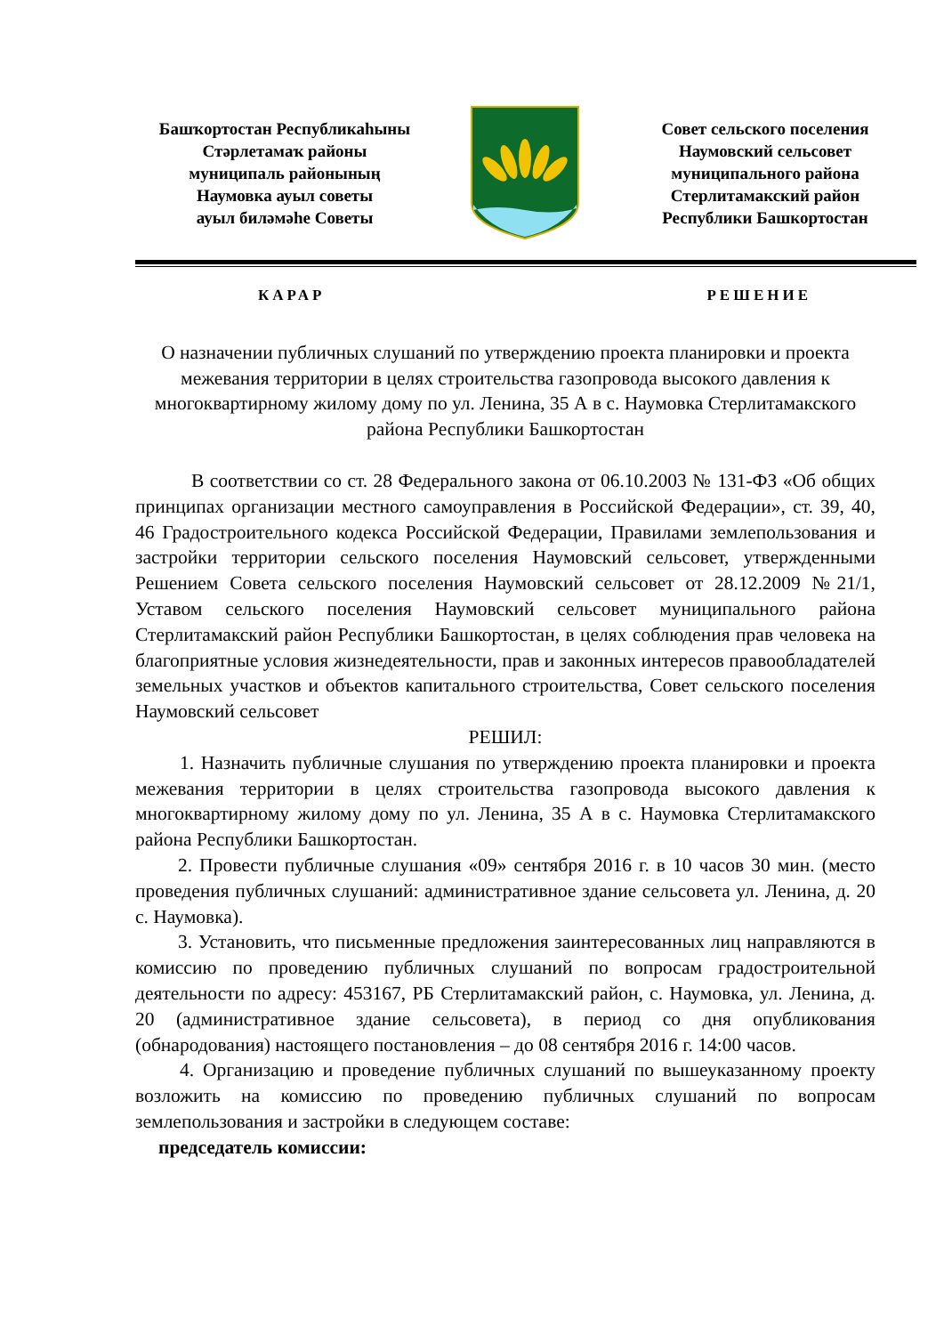Башҡортостан Республикаһыны
Стәрлетамаҡ районы
муниципаль районының
Наумовка ауыл советы
ауыл биләмәһе Советы
Совет сельского поселения
Наумовский сельсовет
муниципального района
Стерлитамакский район
Республики Башкортостан
КАРАР РЕШЕНИЕ
О назначении публичных слушаний по утверждению проекта планировки и проекта межевания территории в целях строительства газопровода высокого давления к многоквартирному жилому дому по ул. Ленина, 35 А в с. Наумовка Стерлитамакского района Республики Башкортостан
В соответствии со ст. 28 Федерального закона от 06.10.2003 № 131-ФЗ «Об общих принципах организации местного самоуправления в Российской Федерации», ст. 39, 40, 46 Градостроительного кодекса Российской Федерации, Правилами землепользования и застройки территории сельского поселения Наумовский сельсовет, утвержденными Решением Совета сельского поселения Наумовский сельсовет от 28.12.2009 №21/1, Уставом сельского поселения Наумовский сельсовет муниципального района Стерлитамакский район Республики Башкортостан, в целях соблюдения прав человека на благоприятные условия жизнедеятельности, прав и законных интересов правообладателей земельных участков и объектов капитального строительства, Совет сельского поселения Наумовский сельсовет
РЕШИЛ:
1. Назначить публичные слушания по утверждению проекта планировки и проекта межевания территории в целях строительства газопровода высокого давления к многоквартирному жилому дому по ул. Ленина, 35 А в с. Наумовка Стерлитамакского района Республики Башкортостан.
2. Провести публичные слушания «09» сентября 2016 г. в 10 часов 30 мин. (место проведения публичных слушаний: административное здание сельсовета ул. Ленина, д. 20 с. Наумовка).
3. Установить, что письменные предложения заинтересованных лиц направляются в комиссию по проведению публичных слушаний по вопросам градостроительной деятельности по адресу: 453167, РБ Стерлитамакский район, с. Наумовка, ул. Ленина, д. 20 (административное здание сельсовета), в период со дня опубликования (обнародования) настоящего постановления – до 08 сентября 2016 г. 14:00 часов.
4. Организацию и проведение публичных слушаний по вышеуказанному проекту возложить на комиссию по проведению публичных слушаний по вопросам землепользования и застройки в следующем составе:
председатель комиссии: